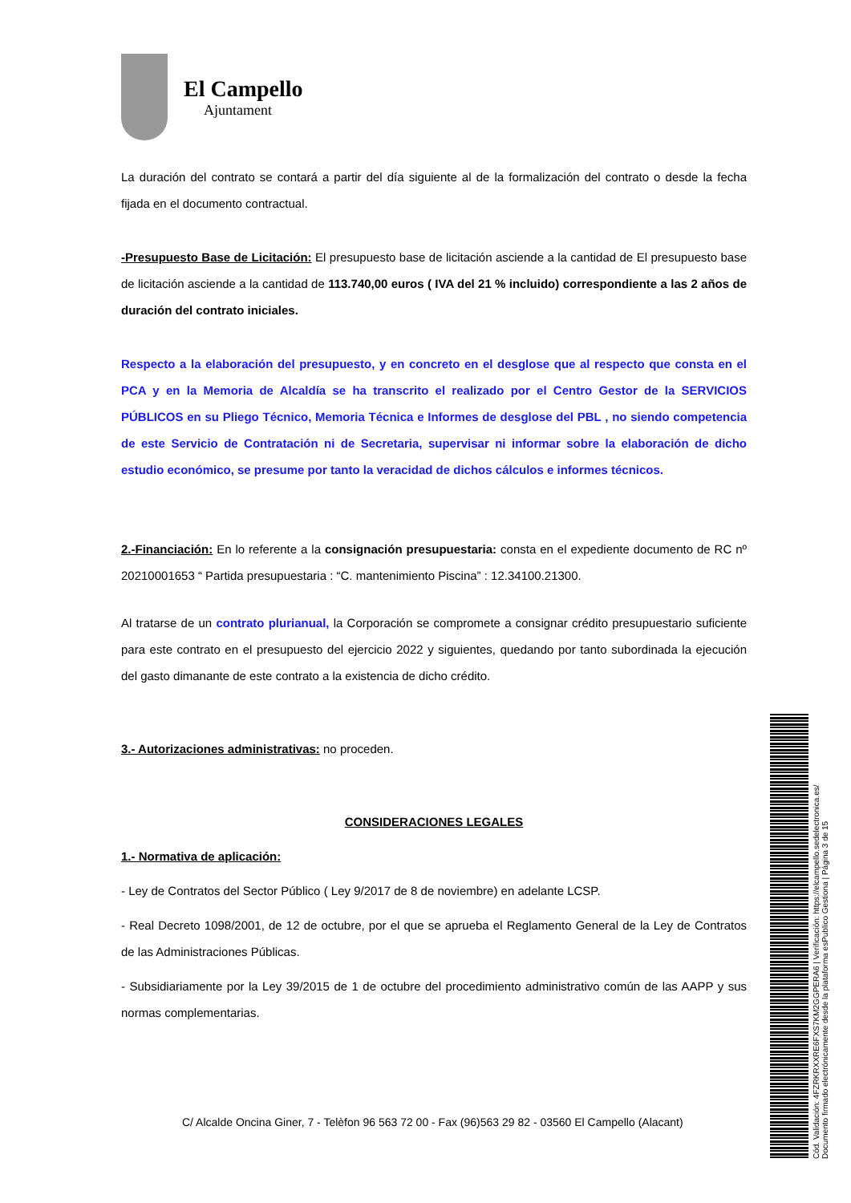El Campello
Ajuntament
La duración del contrato se contará a partir del día siguiente al de la formalización del contrato o desde la fecha fijada en el documento contractual.
-Presupuesto Base de Licitación: El presupuesto base de licitación asciende a la cantidad de El presupuesto base de licitación asciende a la cantidad de 113.740,00 euros ( IVA del 21 % incluido) correspondiente a las 2 años de duración del contrato iniciales.
Respecto a la elaboración del presupuesto, y en concreto en el desglose que al respecto que consta en el PCA y en la Memoria de Alcaldía se ha transcrito el realizado por el Centro Gestor de la SERVICIOS PÚBLICOS en su Pliego Técnico, Memoria Técnica e Informes de desglose del PBL , no siendo competencia de este Servicio de Contratación ni de Secretaria, supervisar ni informar sobre la elaboración de dicho estudio económico, se presume por tanto la veracidad de dichos cálculos e informes técnicos.
2.-Financiación: En lo referente a la consignación presupuestaria: consta en el expediente documento de RC nº 20210001653 “ Partida presupuestaria : “C. mantenimiento Piscina” : 12.34100.21300.
Al tratarse de un contrato plurianual, la Corporación se compromete a consignar crédito presupuestario suficiente para este contrato en el presupuesto del ejercicio 2022 y siguientes, quedando por tanto subordinada la ejecución del gasto dimanante de este contrato a la existencia de dicho crédito.
3.- Autorizaciones administrativas: no proceden.
CONSIDERACIONES LEGALES
1.- Normativa de aplicación:
- Ley de Contratos del Sector Público ( Ley 9/2017 de 8 de noviembre) en adelante LCSP.
- Real Decreto 1098/2001, de 12 de octubre, por el que se aprueba el Reglamento General de la Ley de Contratos de las Administraciones Públicas.
- Subsidiariamente por la Ley 39/2015 de 1 de octubre del procedimiento administrativo común de las AAPP y sus normas complementarias.
C/ Alcalde Oncina Giner, 7 - Telèfon 96 563 72 00 - Fax (96)563 29 82 - 03560 El Campello (Alacant)
Cód. Validación: 4FZRKRXXRE6FXS7KM2GGPERA6 | Verificación: https://elcampello.sedelectronica.es/
Documento firmado electrónicamente desde la plataforma esPublico Gestiona | Página 3 de 15